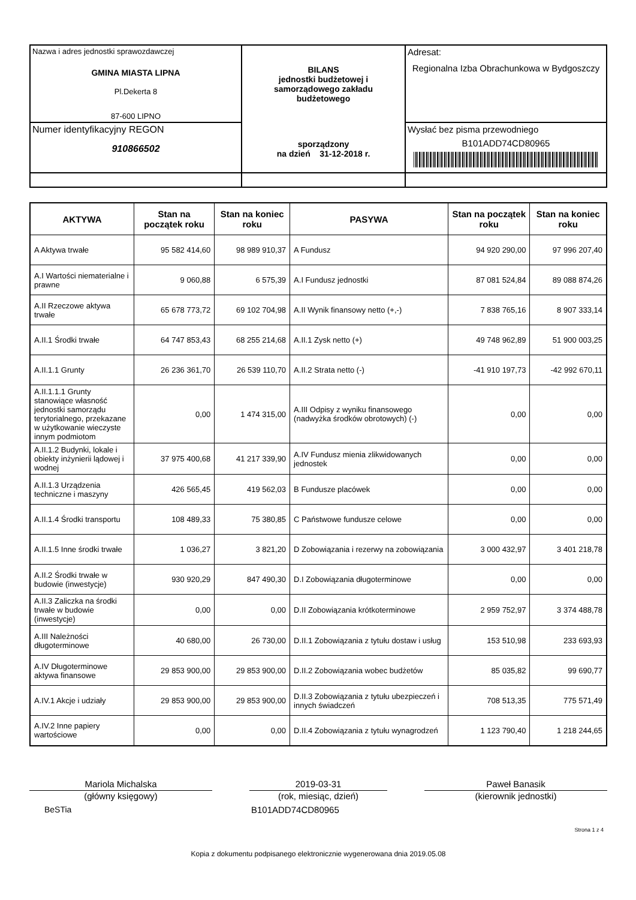| Nazwa i adres jednostki sprawozdawczej GMINA MIASTA LIPNA Pl.Dekerta 8 87-600 LIPNO | BILANS jednostki budżetowej i samorządowego zakładu budżetowego sporządzony na dzień 31-12-2018 r. | Adresat: Regionalna Izba Obrachunkowa w Bydgoszczy |
| Numer identyfikacyjny REGON 910866502 | | Wysłać bez pisma przewodniego B101ADD74CD80965 |
| AKTYWA | Stan na początek roku | Stan na koniec roku | PASYWA | Stan na początek roku | Stan na koniec roku |
| --- | --- | --- | --- | --- | --- |
| A Aktywa trwałe | 95 582 414,60 | 98 989 910,37 | A Fundusz | 94 920 290,00 | 97 996 207,40 |
| A.I Wartości niematerialne i prawne | 9 060,88 | 6 575,39 | A.I Fundusz jednostki | 87 081 524,84 | 89 088 874,26 |
| A.II Rzeczowe aktywa trwałe | 65 678 773,72 | 69 102 704,98 | A.II Wynik finansowy netto (+,-) | 7 838 765,16 | 8 907 333,14 |
| A.II.1 Środki trwałe | 64 747 853,43 | 68 255 214,68 | A.II.1 Zysk netto (+) | 49 748 962,89 | 51 900 003,25 |
| A.II.1.1 Grunty | 26 236 361,70 | 26 539 110,70 | A.II.2 Strata netto (-) | -41 910 197,73 | -42 992 670,11 |
| A.II.1.1.1 Grunty stanowiące własność jednostki samorządu terytorialnego, przekazane w użytkowanie wieczyste innym podmiotom | 0,00 | 1 474 315,00 | A.III Odpisy z wyniku finansowego (nadwyżka środków obrotowych) (-) | 0,00 | 0,00 |
| A.II.1.2 Budynki, lokale i obiekty inżynierii lądowej i wodnej | 37 975 400,68 | 41 217 339,90 | A.IV Fundusz mienia zlikwidowanych jednostek | 0,00 | 0,00 |
| A.II.1.3 Urządzenia techniczne i maszyny | 426 565,45 | 419 562,03 | B Fundusze placówek | 0,00 | 0,00 |
| A.II.1.4 Środki transportu | 108 489,33 | 75 380,85 | C Państwowe fundusze celowe | 0,00 | 0,00 |
| A.II.1.5 Inne środki trwałe | 1 036,27 | 3 821,20 | D Zobowiązania i rezerwy na zobowiązania | 3 000 432,97 | 3 401 218,78 |
| A.II.2 Środki trwałe w budowie (inwestycje) | 930 920,29 | 847 490,30 | D.I Zobowiązania długoterminowe | 0,00 | 0,00 |
| A.II.3 Zaliczka na środki trwałe w budowie (inwestycje) | 0,00 | 0,00 | D.II Zobowiązania krótkoterminowe | 2 959 752,97 | 3 374 488,78 |
| A.III Należności długoterminowe | 40 680,00 | 26 730,00 | D.II.1 Zobowiązania z tytułu dostaw i usług | 153 510,98 | 233 693,93 |
| A.IV Długoterminowe aktywa finansowe | 29 853 900,00 | 29 853 900,00 | D.II.2 Zobowiązania wobec budżetów | 85 035,82 | 99 690,77 |
| A.IV.1 Akcje i udziały | 29 853 900,00 | 29 853 900,00 | D.II.3 Zobowiązania z tytułu ubezpieczeń i innych świadczeń | 708 513,35 | 775 571,49 |
| A.IV.2 Inne papiery wartościowe | 0,00 | 0,00 | D.II.4 Zobowiązania z tytułu wynagrodzeń | 1 123 790,40 | 1 218 244,65 |
Mariola Michalska
(główny księgowy)
2019-03-31
(rok, miesiąc, dzień)
Paweł Banasik
(kierownik jednostki)
BeSTia B101ADD74CD80965
Strona 1 z 4
Kopia z dokumentu podpisanego elektronicznie wygenerowana dnia 2019.05.08